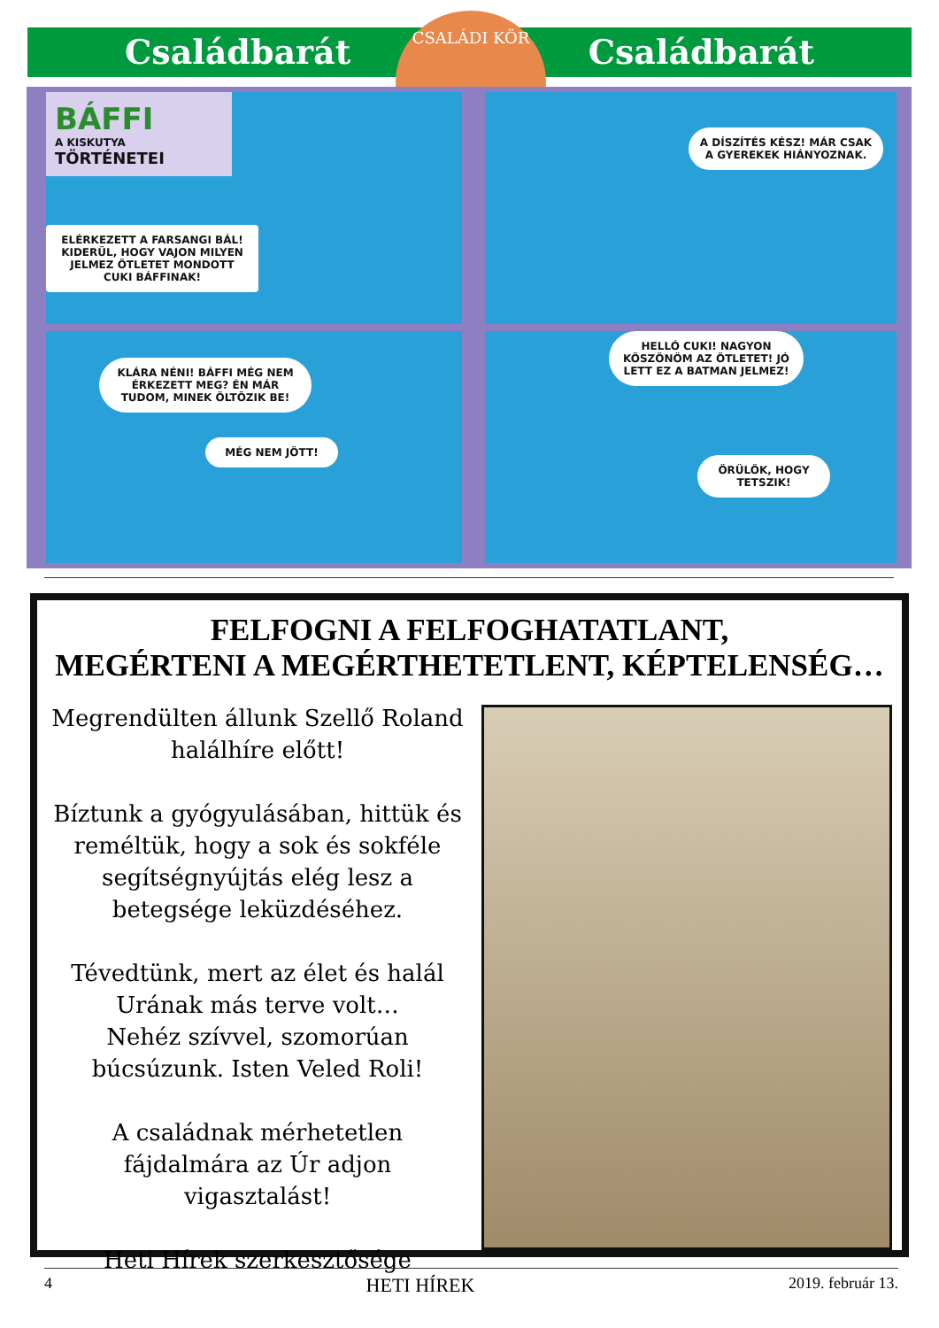Családbarát Családbarát
CSALÁDI KÖR
BÁFFI
A KISKUTYA
TÖRTÉNETEI
ELÉRKEZETT A FARSANGI BÁL! KIDERÜL, HOGY VAJON MILYEN JELMEZ ÖTLETET MONDOTT CUKI BÁFFINAK!
A DÍSZÍTÉS KÉSZ! MÁR CSAK A GYEREKEK HIÁNYOZNAK.
KLÁRA NÉNI! BÁFFI MÉG NEM ÉRKEZETT MEG? ÉN MÁR TUDOM, MINEK ÖLTÖZIK BE!
MÉG NEM JÖTT!
HELLÓ CUKI! NAGYON KÖSZÖNÖM AZ ÖTLETET! JÓ LETT EZ A BATMAN JELMEZ!
ÖRÜLÖK, HOGY TETSZIK!
FELFOGNI A FELFOGHATATLANT,
MEGÉRTENI A MEGÉRTHETETLENT, KÉPTELENSÉG…
Megrendülten állunk Szellő Roland halálhíre előtt!
Bíztunk a gyógyulásában, hittük és reméltük, hogy a sok és sokféle segítségnyújtás elég lesz a betegsége leküzdéséhez.
Tévedtünk, mert az élet és halál Urának más terve volt…
Nehéz szívvel, szomorúan búcsúzunk. Isten Veled Roli!
A családnak mérhetetlen fájdalmára az Úr adjon vigasztalást!
Heti Hírek szerkesztősége
4 HETI HÍREK 2019. február 13.